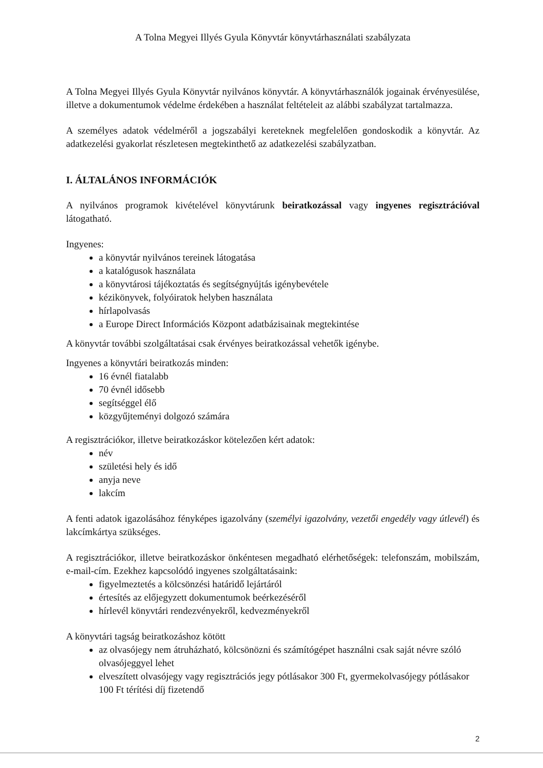A Tolna Megyei Illyés Gyula Könyvtár könyvtárhasználati szabályzata
A Tolna Megyei Illyés Gyula Könyvtár nyilvános könyvtár. A könyvtárhasználók jogainak érvényesülése, illetve a dokumentumok védelme érdekében a használat feltételeit az alábbi szabályzat tartalmazza.
A személyes adatok védelméről a jogszabályi kereteknek megfelelően gondoskodik a könyvtár. Az adatkezelési gyakorlat részletesen megtekinthető az adatkezelési szabályzatban.
I. ÁLTALÁNOS INFORMÁCIÓK
A nyilvános programok kivételével könyvtárunk beiratkozással vagy ingyenes regisztrációval látogatható.
Ingyenes:
a könyvtár nyilvános tereinek látogatása
a katalógusok használata
a könyvtárosi tájékoztatás és segítségnyújtás igénybevétele
kézikönyvek, folyóiratok helyben használata
hírlapolvasás
a Europe Direct Információs Központ adatbázisainak megtekintése
A könyvtár további szolgáltatásai csak érvényes beiratkozással vehetők igénybe.
Ingyenes a könyvtári beiratkozás minden:
16 évnél fiatalabb
70 évnél idősebb
segítséggel élő
közgyűjteményi dolgozó számára
A regisztrációkor, illetve beiratkozáskor kötelezően kért adatok:
név
születési hely és idő
anyja neve
lakcím
A fenti adatok igazolásához fényképes igazolvány (személyi igazolvány, vezetői engedély vagy útlevél) és lakcímkártya szükséges.
A regisztrációkor, illetve beiratkozáskor önkéntesen megadható elérhetőségek: telefonszám, mobilszám, e-mail-cím. Ezekhez kapcsolódó ingyenes szolgáltatásaink:
figyelmeztetés a kölcsönzési határidő lejártáról
értesítés az előjegyzett dokumentumok beérkezéséről
hírlevél könyvtári rendezvényekről, kedvezményekről
A könyvtári tagság beiratkozáshoz kötött
az olvasójegy nem átruházható, kölcsönözni és számítógépet használni csak saját névre szóló olvasójeggyel lehet
elveszített olvasójegy vagy regisztrációs jegy pótlásakor 300 Ft, gyermekolvasójegy pótlásakor 100 Ft térítési díj fizetendő
2